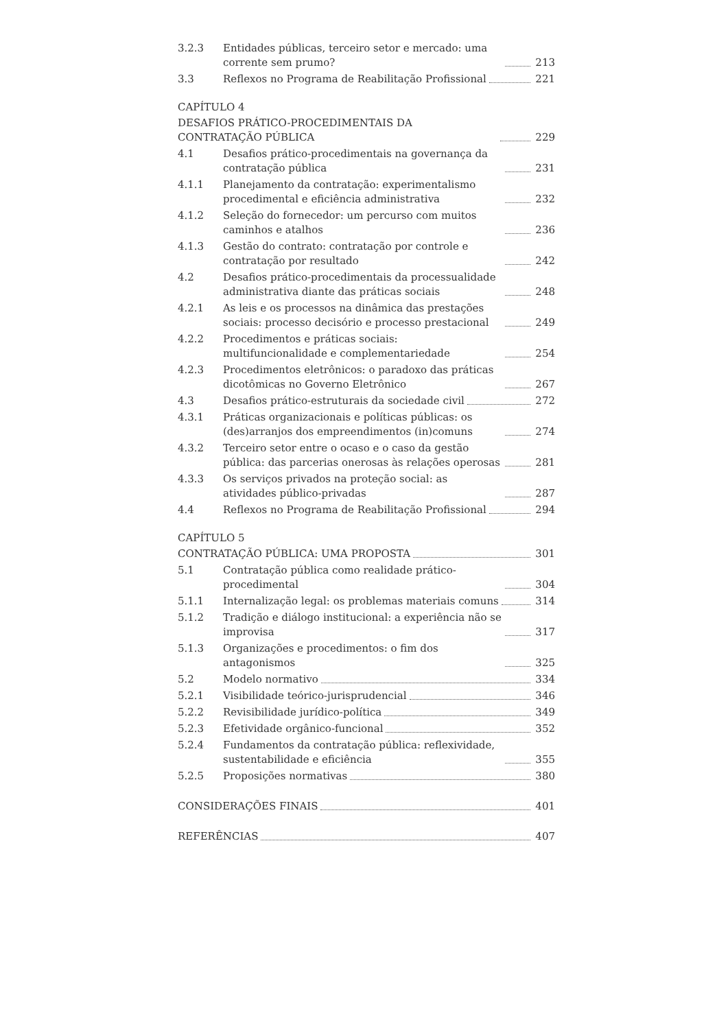3.2.3 Entidades públicas, terceiro setor e mercado: uma corrente sem prumo?
213
3.3 Reflexos no Programa de Reabilitação Profissional
221
CAPÍTULO 4
DESAFIOS PRÁTICO-PROCEDIMENTAIS DA CONTRATAÇÃO PÚBLICA
229
4.1 Desafios prático-procedimentais na governança da contratação pública
231
4.1.1 Planejamento da contratação: experimentalismo procedimental e eficiência administrativa
232
4.1.2 Seleção do fornecedor: um percurso com muitos caminhos e atalhos
236
4.1.3 Gestão do contrato: contratação por controle e contratação por resultado
242
4.2 Desafios prático-procedimentais da processualidade administrativa diante das práticas sociais
248
4.2.1 As leis e os processos na dinâmica das prestações sociais: processo decisório e processo prestacional
249
4.2.2 Procedimentos e práticas sociais: multifuncionalidade e complementariedade
254
4.2.3 Procedimentos eletrônicos: o paradoxo das práticas dicotômicas no Governo Eletrônico
267
4.3 Desafios prático-estruturais da sociedade civil
272
4.3.1 Práticas organizacionais e políticas públicas: os (des)arranjos dos empreendimentos (in)comuns
274
4.3.2 Terceiro setor entre o ocaso e o caso da gestão pública: das parcerias onerosas às relações operosas
281
4.3.3 Os serviços privados na proteção social: as atividades público-privadas
287
4.4 Reflexos no Programa de Reabilitação Profissional
294
CAPÍTULO 5
CONTRATAÇÃO PÚBLICA: UMA PROPOSTA
301
5.1 Contratação pública como realidade prático-procedimental
304
5.1.1 Internalização legal: os problemas materiais comuns
314
5.1.2 Tradição e diálogo institucional: a experiência não se improvisa
317
5.1.3 Organizações e procedimentos: o fim dos antagonismos
325
5.2 Modelo normativo 334
5.2.1 Visibilidade teórico-jurisprudencial
346
5.2.2 Revisibilidade jurídico-política
349
5.2.3 Efetividade orgânico-funcional 352
5.2.4 Fundamentos da contratação pública: reflexividade, sustentabilidade e eficiência
355
5.2.5 Proposições normativas 380
CONSIDERAÇÕES FINAIS 401
REFERÊNCIAS 407